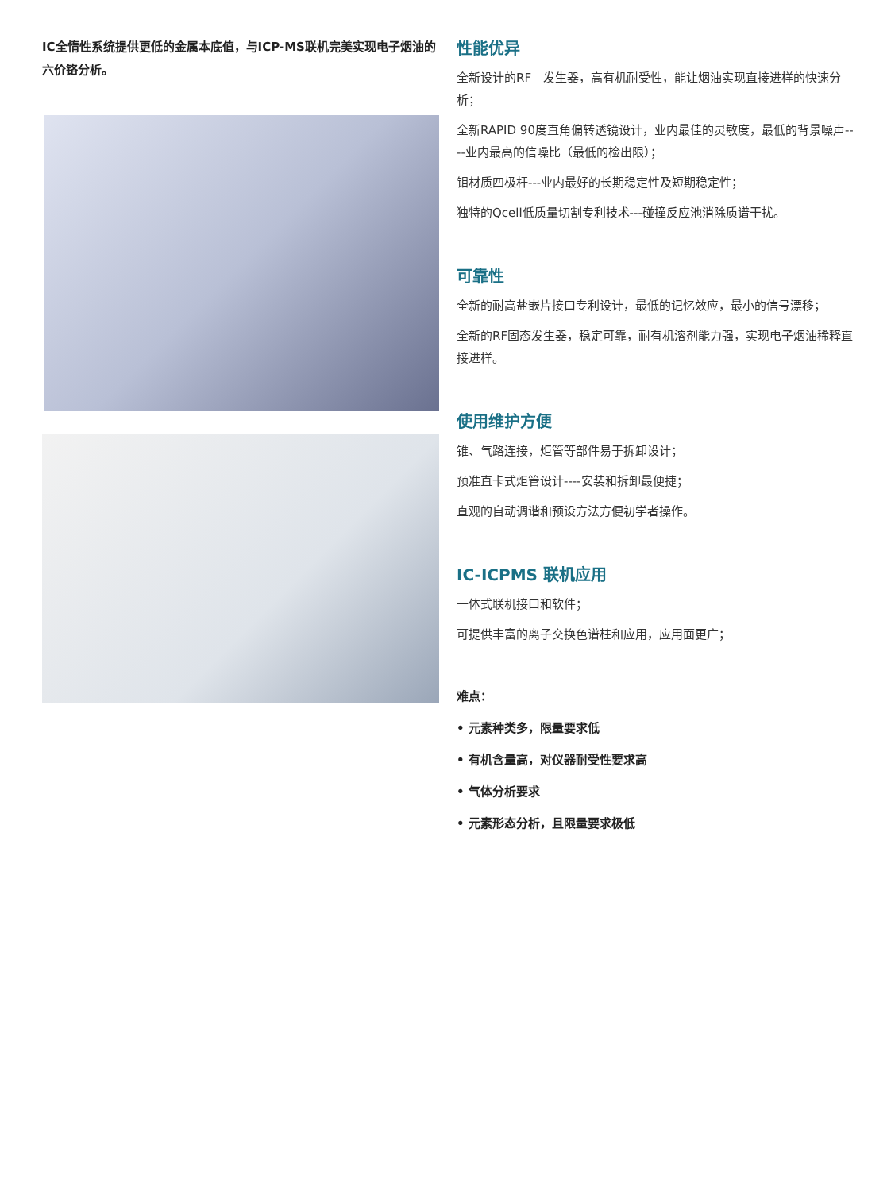IC全惰性系统提供更低的金属本底值，与ICP-MS联机完美实现电子烟油的六价铬分析。
性能优异
全新设计的RF　发生器，高有机耐受性，能让烟油实现直接进样的快速分析；
全新RAPID 90度直角偏转透镜设计，业内最佳的灵敏度，最低的背景噪声----业内最高的信噪比（最低的检出限）；
钼材质四极杆---业内最好的长期稳定性及短期稳定性；
独特的Qcell低质量切割专利技术---碰撞反应池消除质谱干扰。
可靠性
全新的耐高盐嵌片接口专利设计，最低的记忆效应，最小的信号漂移；
全新的RF固态发生器，稳定可靠，耐有机溶剂能力强，实现电子烟油稀释直接进样。
使用维护方便
锥、气路连接，炬管等部件易于拆卸设计；
预准直卡式炬管设计----安装和拆卸最便捷；
直观的自动调谐和预设方法方便初学者操作。
IC-ICPMS 联机应用
一体式联机接口和软件；
可提供丰富的离子交换色谱柱和应用，应用面更广；
难点：
• 元素种类多，限量要求低
• 有机含量高，对仪器耐受性要求高
• 气体分析要求
• 元素形态分析，且限量要求极低